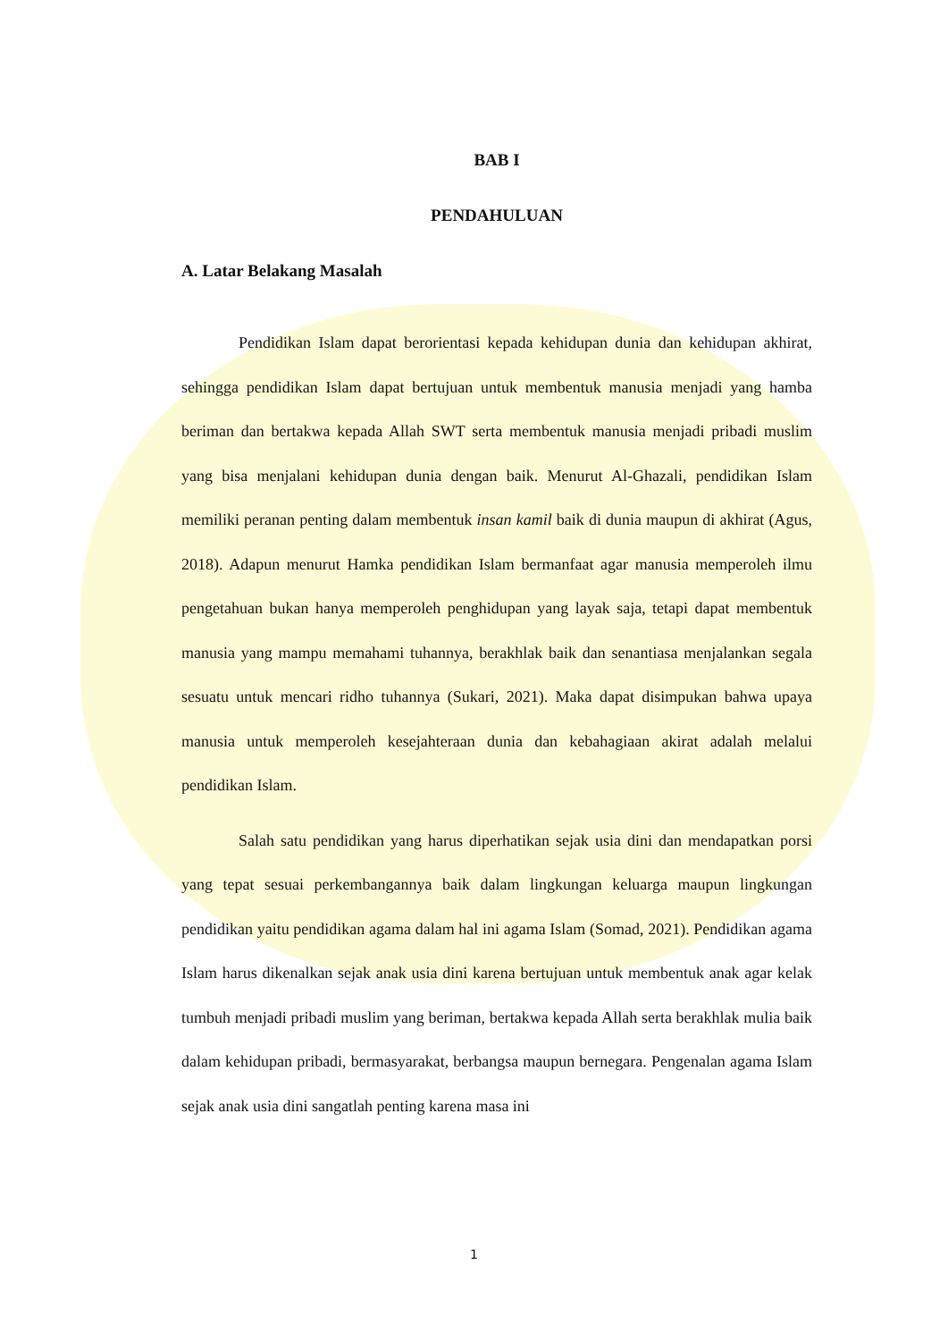BAB I
PENDAHULUAN
A. Latar Belakang Masalah
Pendidikan Islam dapat berorientasi kepada kehidupan dunia dan kehidupan akhirat, sehingga pendidikan Islam dapat bertujuan untuk membentuk manusia menjadi yang hamba beriman dan bertakwa kepada Allah SWT serta membentuk manusia menjadi pribadi muslim yang bisa menjalani kehidupan dunia dengan baik. Menurut Al-Ghazali, pendidikan Islam memiliki peranan penting dalam membentuk insan kamil baik di dunia maupun di akhirat (Agus, 2018). Adapun menurut Hamka pendidikan Islam bermanfaat agar manusia memperoleh ilmu pengetahuan bukan hanya memperoleh penghidupan yang layak saja, tetapi dapat membentuk manusia yang mampu memahami tuhannya, berakhlak baik dan senantiasa menjalankan segala sesuatu untuk mencari ridho tuhannya (Sukari, 2021). Maka dapat disimpukan bahwa upaya manusia untuk memperoleh kesejahteraan dunia dan kebahagiaan akirat adalah melalui pendidikan Islam.
Salah satu pendidikan yang harus diperhatikan sejak usia dini dan mendapatkan porsi yang tepat sesuai perkembangannya baik dalam lingkungan keluarga maupun lingkungan pendidikan yaitu pendidikan agama dalam hal ini agama Islam (Somad, 2021). Pendidikan agama Islam harus dikenalkan sejak anak usia dini karena bertujuan untuk membentuk anak agar kelak tumbuh menjadi pribadi muslim yang beriman, bertakwa kepada Allah serta berakhlak mulia baik dalam kehidupan pribadi, bermasyarakat, berbangsa maupun bernegara. Pengenalan agama Islam sejak anak usia dini sangatlah penting karena masa ini
1